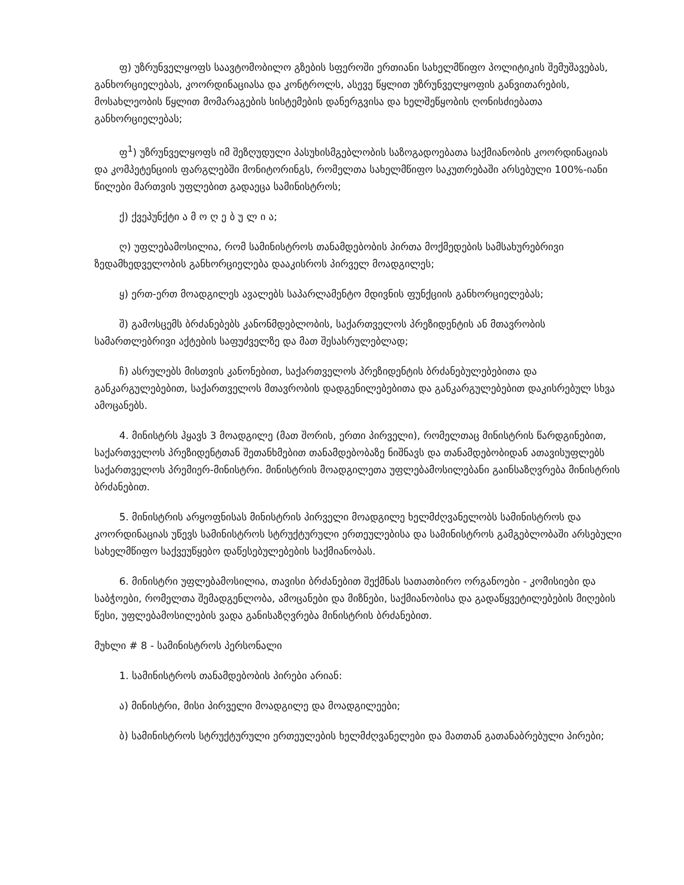ფ) უზრუნველყოფს საავტომობილო გზების სფეროში ერთიანი სახელმწიფო პოლიტიკის შემუშავებას, განხორციელებას, კოორდინაციასა და კონტროლს, ასევე წყლით უზრუნველყოფის განვითარების, მოსახლეობის წყლით მომარაგების სისტემების დანერგვისა და ხელშეწყობის ღონისძიებათა განხორციელებას;
ფ<sup>1</sup>) უზრუნველყოფს იმ შეზღუდული პასუხისმგებლობის საზოგადოებათა საქმიანობის კოორდინაციას და კომპეტენციის ფარგლებში მონიტორინგს, რომელთა სახელმწიფო საკუთრებაში არსებული 100%-იანი წილები მართვის უფლებით გადაეცა სამინისტროს;
ქ) ქვეპუნქტი ა მ ო ღ ე ბ უ ლ ი ა;
ღ) უფლებამოსილია, რომ სამინისტროს თანამდებობის პირთა მოქმედების სამსახურებრივი ზედამხედველობის განხორციელება დააკისროს პირველ მოადგილეს;
ყ) ერთ-ერთ მოადგილეს ავალებს საპარლამენტო მდივნის ფუნქციის განხორციელებას;
შ) გამოსცემს ბრძანებებს კანონმდებლობის, საქართველოს პრეზიდენტის ან მთავრობის სამართლებრივი აქტების საფუძველზე და მათ შესასრულებლად;
ჩ) ასრულებს მისთვის კანონებით, საქართველოს პრეზიდენტის ბრძანებულებებითა და განკარგულებებით, საქართველოს მთავრობის დადგენილებებითა და განკარგულებებით დაკისრებულ სხვა ამოცანებს.
4. მინისტრს ჰყავს 3 მოადგილე (მათ შორის, ერთი პირველი), რომელთაც მინისტრის წარდგინებით, საქართველოს პრეზიდენტთან შეთანხმებით თანამდებობაზე ნიშნავს და თანამდებობიდან ათავისუფლებს საქართველოს პრემიერ-მინისტრი. მინისტრის მოადგილეთა უფლებამოსილებანი გაინსაზღვრება მინისტრის ბრძანებით.
5. მინისტრის არყოფნისას მინისტრის პირველი მოადგილე ხელმძღვანელობს სამინისტროს და კოორდინაციას უწევს სამინისტროს სტრუქტურული ერთეულებისა და სამინისტროს გამგებლობაში არსებული სახელმწიფო საქვეუწყებო დაწესებულებების საქმიანობას.
6. მინისტრი უფლებამოსილია, თავისი ბრძანებით შექმნას სათათბირო ორგანოები - კომისიები და საბჭოები, რომელთა შემადგენლობა, ამოცანები და მიზნები, საქმიანობისა და გადაწყვეტილებების მიღების წესი, უფლებამოსილების ვადა განისაზღვრება მინისტრის ბრძანებით.
მუხლი # 8 - სამინისტროს პერსონალი
1. სამინისტროს თანამდებობის პირები არიან:
ა) მინისტრი, მისი პირველი მოადგილე და მოადგილეები;
ბ) სამინისტროს სტრუქტურული ერთეულების ხელმძღვანელები და მათთან გათანაბრებული პირები;